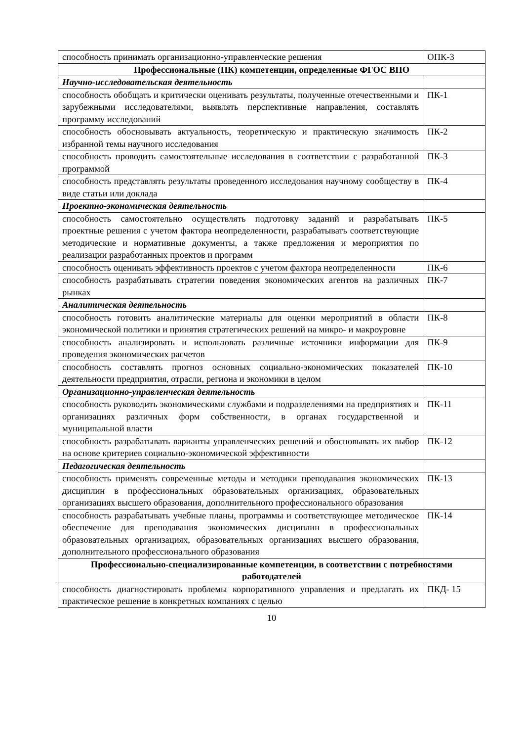| способность принимать организационно-управленческие решения | ОПК-3 |
| Профессиональные (ПК) компетенции, определенные ФГОС ВПО | |
| Научно-исследовательская деятельность | |
| способность обобщать и критически оценивать результаты, полученные отечественными и зарубежными исследователями, выявлять перспективные направления, составлять программу исследований | ПК-1 |
| способность обосновывать актуальность, теоретическую и практическую значимость избранной темы научного исследования | ПК-2 |
| способность проводить самостоятельные исследования в соответствии с разработанной программой | ПК-3 |
| способность представлять результаты проведенного исследования научному сообществу в виде статьи или доклада | ПК-4 |
| Проектно-экономическая деятельность | |
| способность самостоятельно осуществлять подготовку заданий и разрабатывать проектные решения с учетом фактора неопределенности, разрабатывать соответствующие методические и нормативные документы, а также предложения и мероприятия по реализации разработанных проектов и программ | ПК-5 |
| способность оценивать эффективность проектов с учетом фактора неопределенности | ПК-6 |
| способность разрабатывать стратегии поведения экономических агентов на различных рынках | ПК-7 |
| Аналитическая деятельность | |
| способность готовить аналитические материалы для оценки мероприятий в области экономической политики и принятия стратегических решений на микро- и макроуровне | ПК-8 |
| способность анализировать и использовать различные источники информации для проведения экономических расчетов | ПК-9 |
| способность составлять прогноз основных социально-экономических показателей деятельности предприятия, отрасли, региона и экономики в целом | ПК-10 |
| Организационно-управленческая деятельность | |
| способность руководить экономическими службами и подразделениями на предприятиях и организациях различных форм собственности, в органах государственной и муниципальной власти | ПК-11 |
| способность разрабатывать варианты управленческих решений и обосновывать их выбор на основе критериев социально-экономической эффективности | ПК-12 |
| Педагогическая деятельность | |
| способность применять современные методы и методики преподавания экономических дисциплин в профессиональных образовательных организациях, образовательных организациях высшего образования, дополнительного профессионального образования | ПК-13 |
| способность разрабатывать учебные планы, программы и соответствующее методическое обеспечение для преподавания экономических дисциплин в профессиональных образовательных организациях, образовательных организациях высшего образования, дополнительного профессионального образования | ПК-14 |
| Профессионально-специализированные компетенции, в соответствии с потребностями работодателей | |
| способность диагностировать проблемы корпоративного управления и предлагать их практическое решение в конкретных компаниях с целью | ПКД- 15 |
10